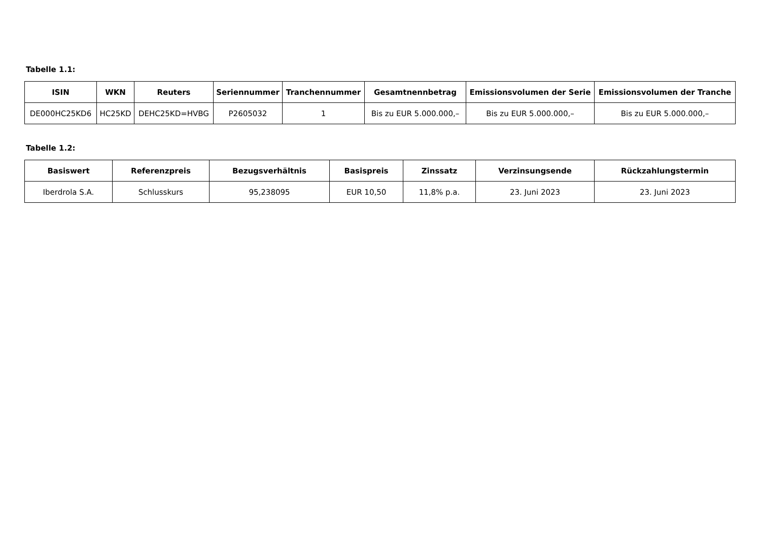Tabelle 1.1:
| ISIN | WKN | Reuters | Seriennummer | Tranchennummer | Gesamtnennbetrag | Emissionsvolumen der Serie | Emissionsvolumen der Tranche |
| --- | --- | --- | --- | --- | --- | --- | --- |
| DE000HC25KD6 | HC25KD | DEHC25KD=HVBG | P2605032 | 1 | Bis zu EUR 5.000.000,– | Bis zu EUR 5.000.000,– | Bis zu EUR 5.000.000,– |
Tabelle 1.2:
| Basiswert | Referenzpreis | Bezugsverhältnis | Basispreis | Zinssatz | Verzinsungsende | Rückzahlungstermin |
| --- | --- | --- | --- | --- | --- | --- |
| Iberdrola S.A. | Schlusskurs | 95,238095 | EUR 10,50 | 11,8% p.a. | 23. Juni 2023 | 23. Juni 2023 |